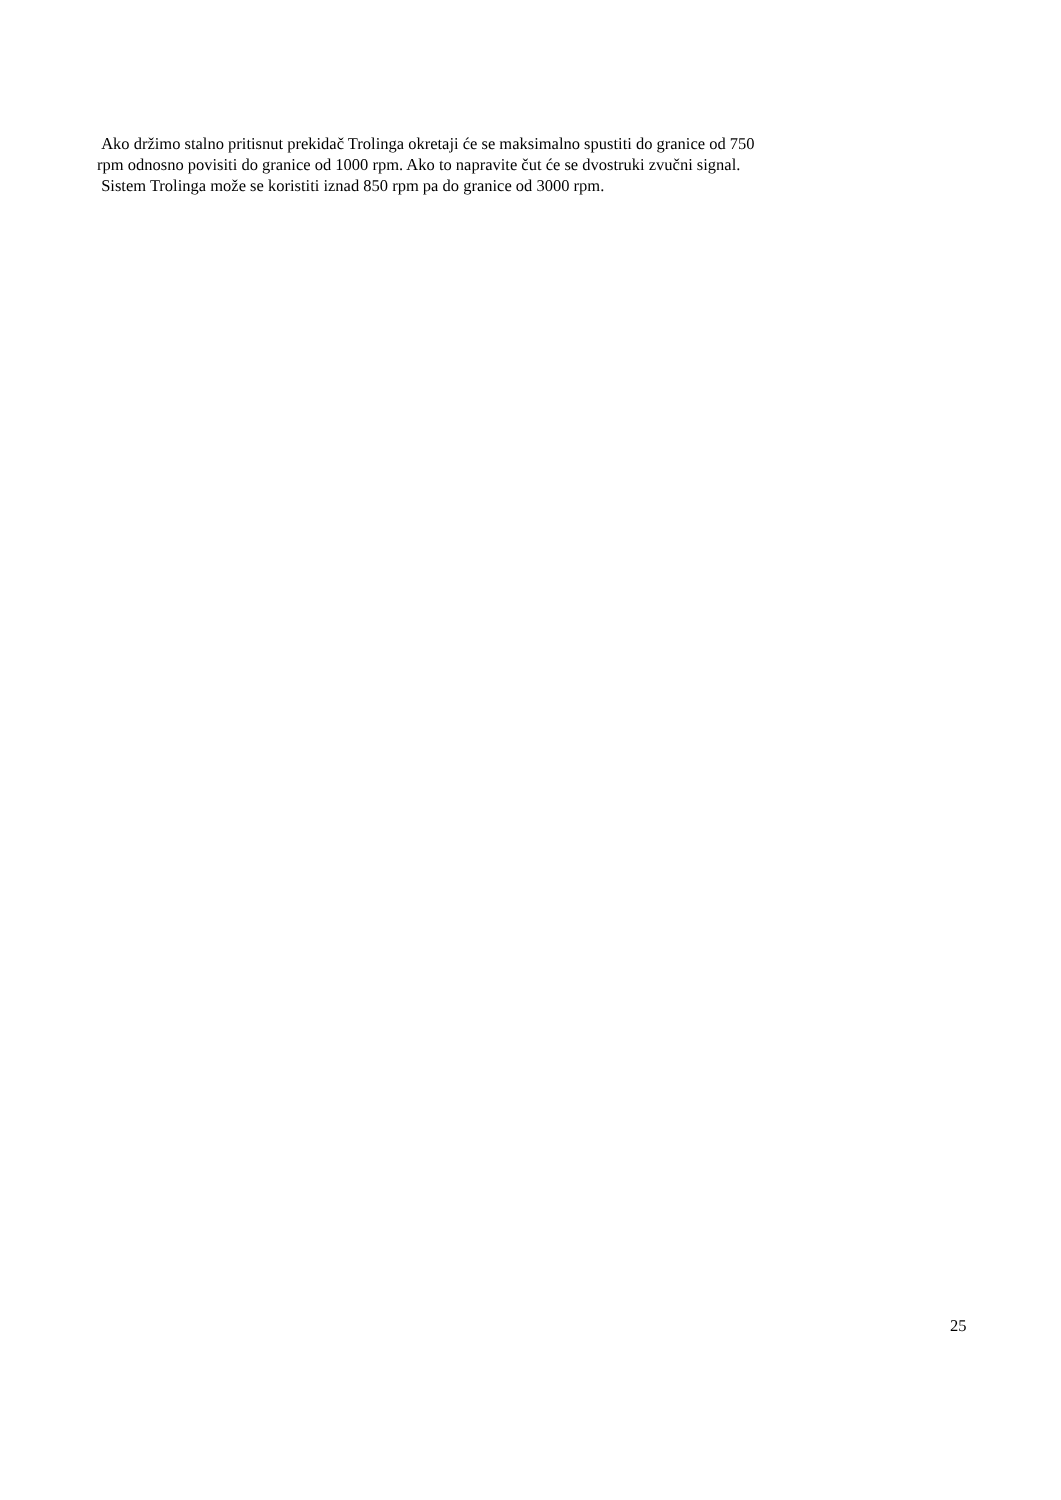Ako držimo stalno pritisnut prekidač Trolinga okretaji će se maksimalno spustiti do granice od 750
rpm odnosno povisiti do granice od 1000 rpm. Ako to napravite čut će se dvostruki zvučni signal.
Sistem Trolinga može se koristiti iznad 850 rpm pa do granice od 3000 rpm.
25